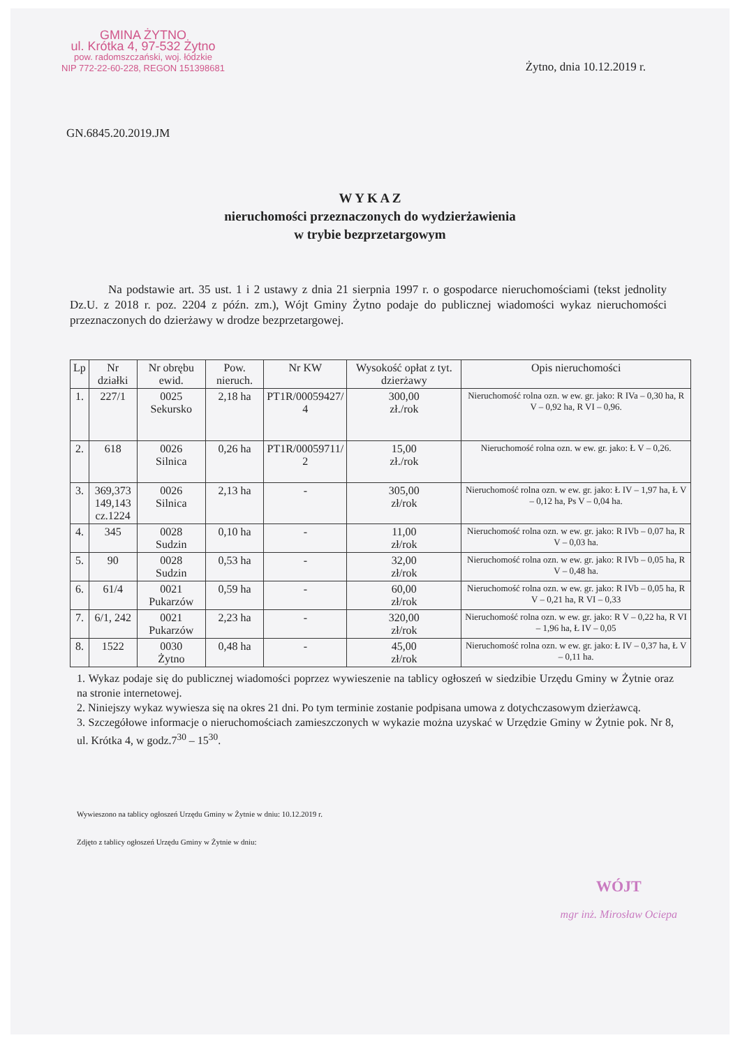GMINA ŻYTNO
ul. Krótka 4, 97-532 Żytno
pow. radomszczański, woj. łódzkie
NIP 772-22-60-228, REGON 151398681
Żytno, dnia 10.12.2019 r.
GN.6845.20.2019.JM
W Y K A Z
nieruchomości przeznaczonych do wydzierżawienia
w trybie bezprzetargowym
Na podstawie art. 35 ust. 1 i 2 ustawy z dnia 21 sierpnia 1997 r. o gospodarce nieruchomościami (tekst jednolity Dz.U. z 2018 r. poz. 2204 z późn. zm.), Wójt Gminy Żytno podaje do publicznej wiadomości wykaz nieruchomości przeznaczonych do dzierżawy w drodze bezprzetargowej.
| Lp | Nr działki | Nr obrębu ewid. | Pow. nieruch. | Nr KW | Wysokość opłat z tyt. dzierżawy | Opis nieruchomości |
| --- | --- | --- | --- | --- | --- | --- |
| 1. | 227/1 | 0025 Sekursko | 2,18 ha | PT1R/00059427/ 4 | 300,00 zł./rok | Nieruchomość rolna ozn. w ew. gr. jako: R IVa – 0,30 ha, R V – 0,92 ha, R VI – 0,96. |
| 2. | 618 | 0026 Silnica | 0,26 ha | PT1R/00059711/ 2 | 15,00 zł./rok | Nieruchomość rolna ozn. w ew. gr. jako: Ł V – 0,26. |
| 3. | 369,373 149,143 cz.1224 | 0026 Silnica | 2,13 ha | - | 305,00 zł/rok | Nieruchomość rolna ozn. w ew. gr. jako: Ł IV – 1,97 ha, Ł V – 0,12 ha, Ps V – 0,04 ha. |
| 4. | 345 | 0028 Sudzin | 0,10 ha | - | 11,00 zł/rok | Nieruchomość rolna ozn. w ew. gr. jako: R IVb – 0,07 ha, R V – 0,03 ha. |
| 5. | 90 | 0028 Sudzin | 0,53 ha | - | 32,00 zł/rok | Nieruchomość rolna ozn. w ew. gr. jako: R IVb – 0,05 ha, R V – 0,48 ha. |
| 6. | 61/4 | 0021 Pukarzów | 0,59 ha | - | 60,00 zł/rok | Nieruchomość rolna ozn. w ew. gr. jako: R IVb – 0,05 ha, R V – 0,21 ha, R VI – 0,33 |
| 7. | 6/1, 242 | 0021 Pukarzów | 2,23 ha | - | 320,00 zł/rok | Nieruchomość rolna ozn. w ew. gr. jako: R V – 0,22 ha, R VI – 1,96 ha, Ł IV – 0,05 |
| 8. | 1522 | 0030 Żytno | 0,48 ha | - | 45,00 zł/rok | Nieruchomość rolna ozn. w ew. gr. jako: Ł IV – 0,37 ha, Ł V – 0,11 ha. |
1. Wykaz podaje się do publicznej wiadomości poprzez wywieszenie na tablicy ogłoszeń w siedzibie Urzędu Gminy w Żytnie oraz na stronie internetowej.
2. Niniejszy wykaz wywiesza się na okres 21 dni. Po tym terminie zostanie podpisana umowa z dotychczasowym dzierżawcą.
3. Szczegółowe informacje o nieruchomościach zamieszczonych w wykazie można uzyskać w Urzędzie Gminy w Żytnie pok. Nr 8, ul. Krótka 4, w godz.7<sup>30</sup> – 15<sup>30</sup>.
Wywieszono na tablicy ogłoszeń Urzędu Gminy w Żytnie w dniu: 10.12.2019 r.
Zdjęto z tablicy ogłoszeń Urzędu Gminy w Żytnie w dniu:
WÓJT
mgr inż. Mirosław Ociepa